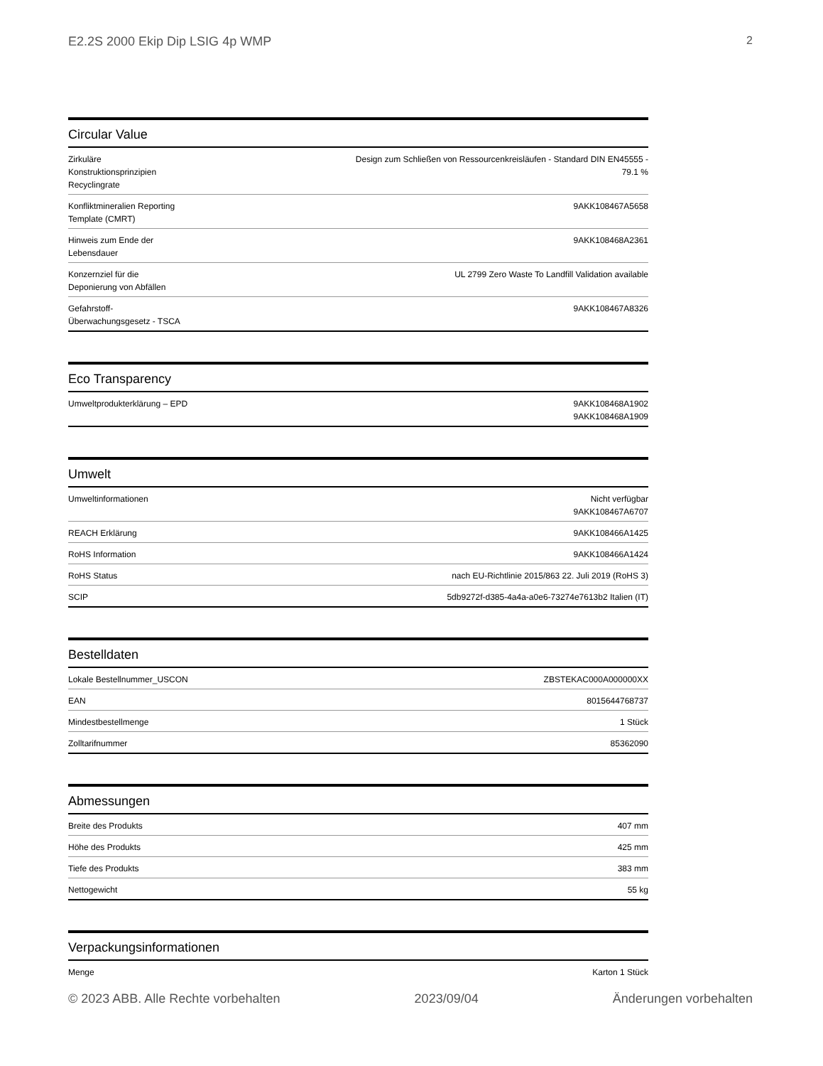E2.2S 2000 Ekip Dip LSIG 4p WMP 2
Circular Value
| Zirkuläre Konstruktionsprinzipien Recyclingrate | Design zum Schließen von Ressourcenkreisläufen - Standard DIN EN45555 - 79.1 % |
| Konfliktmineralien Reporting Template (CMRT) | 9AKK108467A5658 |
| Hinweis zum Ende der Lebensdauer | 9AKK108468A2361 |
| Konzernziel für die Deponierung von Abfällen | UL 2799 Zero Waste To Landfill Validation available |
| Gefahrstoff-Überwachungsgesetz - TSCA | 9AKK108467A8326 |
Eco Transparency
| Umweltprodukterklärung – EPD | 9AKK108468A1902 9AKK108468A1909 |
Umwelt
| Umweltinformationen | Nicht verfügbar 9AKK108467A6707 |
| REACH Erklärung | 9AKK108466A1425 |
| RoHS Information | 9AKK108466A1424 |
| RoHS Status | nach EU-Richtlinie 2015/863 22. Juli 2019 (RoHS 3) |
| SCIP | 5db9272f-d385-4a4a-a0e6-73274e7613b2 Italien (IT) |
Bestelldaten
| Lokale Bestellnummer_USCON | ZBSTEKAC000A000000XX |
| EAN | 8015644768737 |
| Mindestbestellmenge | 1 Stück |
| Zolltarifnummer | 85362090 |
Abmessungen
| Breite des Produkts | 407 mm |
| Höhe des Produkts | 425 mm |
| Tiefe des Produkts | 383 mm |
| Nettogewicht | 55 kg |
Verpackungsinformationen
| Menge | Karton 1 Stück |
© 2023 ABB. Alle Rechte vorbehalten 2023/09/04 Änderungen vorbehalten